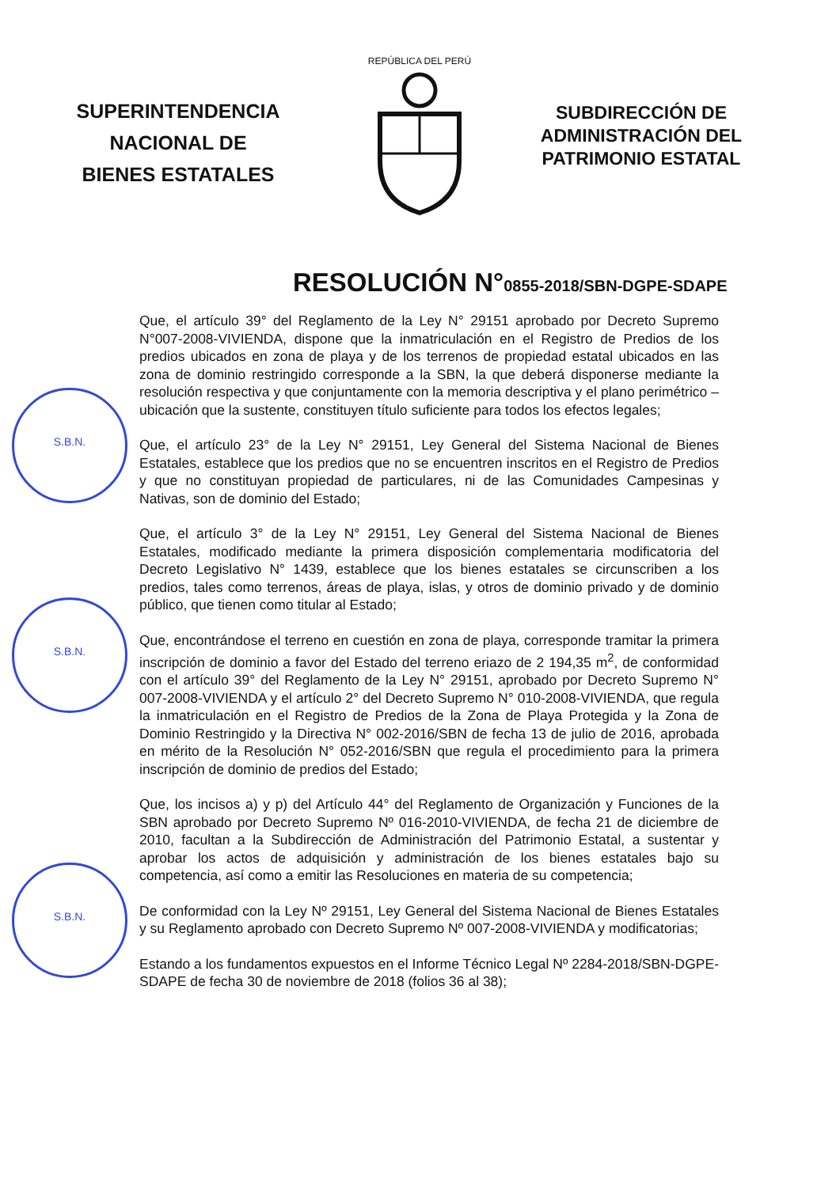S.B.N.
S.B.N.
S.B.N.
SUPERINTENDENCIA
NACIONAL DE
BIENES ESTATALES
REPÚBLICA DEL PERÚ
SUBDIRECCIÓN DE
ADMINISTRACIÓN DEL
PATRIMONIO ESTATAL
RESOLUCIÓN N°0855-2018/SBN-DGPE-SDAPE
Que, el artículo 39° del Reglamento de la Ley N° 29151 aprobado por Decreto Supremo N°007-2008-VIVIENDA, dispone que la inmatriculación en el Registro de Predios de los predios ubicados en zona de playa y de los terrenos de propiedad estatal ubicados en las zona de dominio restringido corresponde a la SBN, la que deberá disponerse mediante la resolución respectiva y que conjuntamente con la memoria descriptiva y el plano perimétrico – ubicación que la sustente, constituyen título suficiente para todos los efectos legales;
Que, el artículo 23° de la Ley N° 29151, Ley General del Sistema Nacional de Bienes Estatales, establece que los predios que no se encuentren inscritos en el Registro de Predios y que no constituyan propiedad de particulares, ni de las Comunidades Campesinas y Nativas, son de dominio del Estado;
Que, el artículo 3° de la Ley N° 29151, Ley General del Sistema Nacional de Bienes Estatales, modificado mediante la primera disposición complementaria modificatoria del Decreto Legislativo N° 1439, establece que los bienes estatales se circunscriben a los predios, tales como terrenos, áreas de playa, islas, y otros de dominio privado y de dominio público, que tienen como titular al Estado;
Que, encontrándose el terreno en cuestión en zona de playa, corresponde tramitar la primera inscripción de dominio a favor del Estado del terreno eriazo de 2 194,35 m<sup>2</sup>, de conformidad con el artículo 39° del Reglamento de la Ley N° 29151, aprobado por Decreto Supremo N° 007-2008-VIVIENDA y el artículo 2° del Decreto Supremo N° 010-2008-VIVIENDA, que regula la inmatriculación en el Registro de Predios de la Zona de Playa Protegida y la Zona de Dominio Restringido y la Directiva N° 002-2016/SBN de fecha 13 de julio de 2016, aprobada en mérito de la Resolución N° 052-2016/SBN que regula el procedimiento para la primera inscripción de dominio de predios del Estado;
Que, los incisos a) y p) del Artículo 44° del Reglamento de Organización y Funciones de la SBN aprobado por Decreto Supremo Nº 016-2010-VIVIENDA, de fecha 21 de diciembre de 2010, facultan a la Subdirección de Administración del Patrimonio Estatal, a sustentar y aprobar los actos de adquisición y administración de los bienes estatales bajo su competencia, así como a emitir las Resoluciones en materia de su competencia;
De conformidad con la Ley Nº 29151, Ley General del Sistema Nacional de Bienes Estatales y su Reglamento aprobado con Decreto Supremo Nº 007-2008-VIVIENDA y modificatorias;
Estando a los fundamentos expuestos en el Informe Técnico Legal Nº 2284-2018/SBN-DGPE-SDAPE de fecha 30 de noviembre de 2018 (folios 36 al 38);